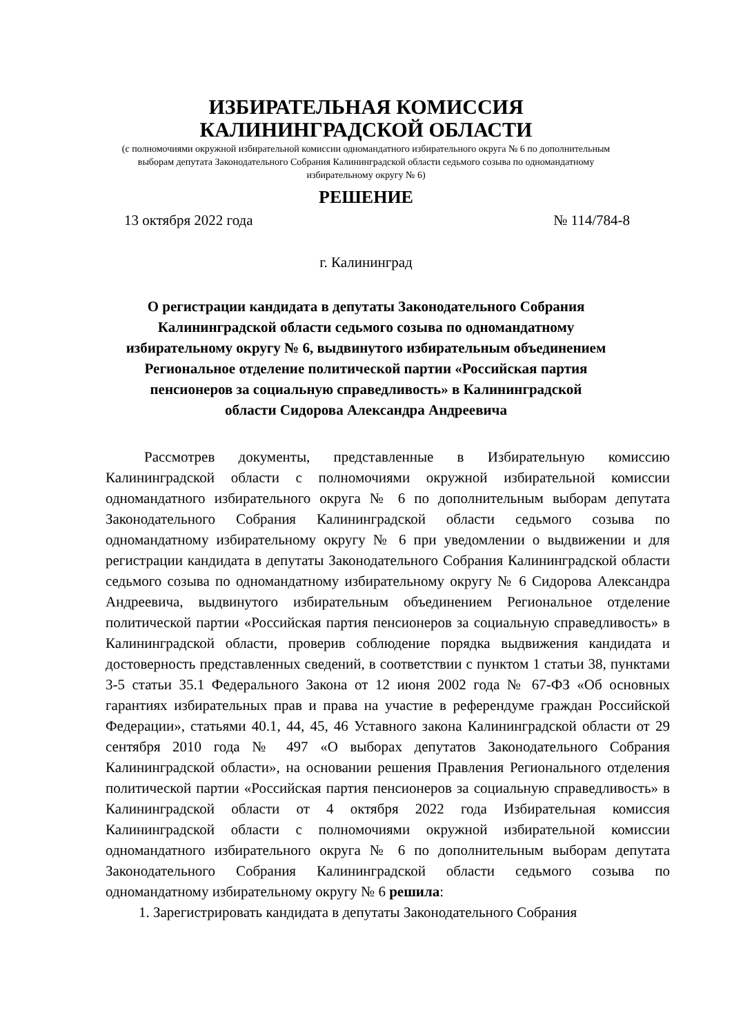ИЗБИРАТЕЛЬНАЯ КОМИССИЯ
КАЛИНИНГРАДСКОЙ ОБЛАСТИ
(с полномочиями окружной избирательной комиссии одномандатного избирательного округа № 6 по дополнительным выборам депутата Законодательного Собрания Калининградской области седьмого созыва по одномандатному избирательному округу № 6)
РЕШЕНИЕ
13 октября 2022 года № 114/784-8
г. Калининград
О регистрации кандидата в депутаты Законодательного Собрания Калининградской области седьмого созыва по одномандатному избирательному округу № 6, выдвинутого избирательным объединением Региональное отделение политической партии «Российская партия пенсионеров за социальную справедливость» в Калининградской области Сидорова Александра Андреевича
Рассмотрев документы, представленные в Избирательную комиссию Калининградской области с полномочиями окружной избирательной комиссии одномандатного избирательного округа № 6 по дополнительным выборам депутата Законодательного Собрания Калининградской области седьмого созыва по одномандатному избирательному округу № 6 при уведомлении о выдвижении и для регистрации кандидата в депутаты Законодательного Собрания Калининградской области седьмого созыва по одномандатному избирательному округу № 6 Сидорова Александра Андреевича, выдвинутого избирательным объединением Региональное отделение политической партии «Российская партия пенсионеров за социальную справедливость» в Калининградской области, проверив соблюдение порядка выдвижения кандидата и достоверность представленных сведений, в соответствии с пунктом 1 статьи 38, пунктами 3-5 статьи 35.1 Федерального Закона от 12 июня 2002 года № 67-ФЗ «Об основных гарантиях избирательных прав и права на участие в референдуме граждан Российской Федерации», статьями 40.1, 44, 45, 46 Уставного закона Калининградской области от 29 сентября 2010 года № 497 «О выборах депутатов Законодательного Собрания Калининградской области», на основании решения Правления Регионального отделения политической партии «Российская партия пенсионеров за социальную справедливость» в Калининградской области от 4 октября 2022 года Избирательная комиссия Калининградской области с полномочиями окружной избирательной комиссии одномандатного избирательного округа № 6 по дополнительным выборам депутата Законодательного Собрания Калининградской области седьмого созыва по одномандатному избирательному округу № 6 решила:
1. Зарегистрировать кандидата в депутаты Законодательного Собрания